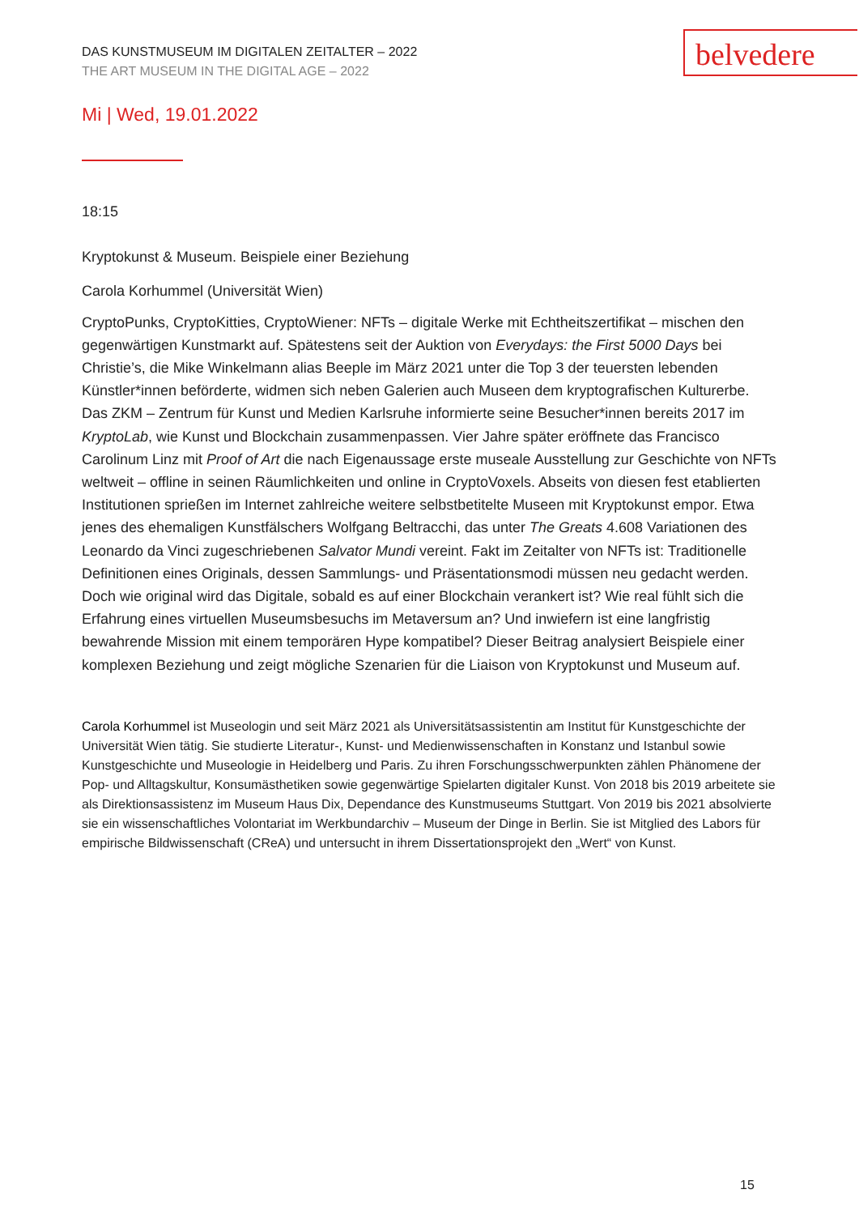DAS KUNSTMUSEUM IM DIGITALEN ZEITALTER – 2022
THE ART MUSEUM IN THE DIGITAL AGE – 2022
belvedere
Mi | Wed, 19.01.2022
18:15
Kryptokunst & Museum. Beispiele einer Beziehung
Carola Korhummel (Universität Wien)
CryptoPunks, CryptoKitties, CryptoWiener: NFTs – digitale Werke mit Echtheitszertifikat – mischen den gegenwärtigen Kunstmarkt auf. Spätestens seit der Auktion von Everydays: the First 5000 Days bei Christie’s, die Mike Winkelmann alias Beeple im März 2021 unter die Top 3 der teuersten lebenden Künstler*innen beförderte, widmen sich neben Galerien auch Museen dem kryptografischen Kulturerbe. Das ZKM – Zentrum für Kunst und Medien Karlsruhe informierte seine Besucher*innen bereits 2017 im KryptoLab, wie Kunst und Blockchain zusammenpassen. Vier Jahre später eröffnete das Francisco Carolinum Linz mit Proof of Art die nach Eigenaussage erste museale Ausstellung zur Geschichte von NFTs weltweit – offline in seinen Räumlichkeiten und online in CryptoVoxels. Abseits von diesen fest etablierten Institutionen sprießen im Internet zahlreiche weitere selbstbetitelte Museen mit Kryptokunst empor. Etwa jenes des ehemaligen Kunstfälschers Wolfgang Beltracchi, das unter The Greats 4.608 Variationen des Leonardo da Vinci zugeschriebenen Salvator Mundi vereint. Fakt im Zeitalter von NFTs ist: Traditionelle Definitionen eines Originals, dessen Sammlungs- und Präsentationsmodi müssen neu gedacht werden. Doch wie original wird das Digitale, sobald es auf einer Blockchain verankert ist? Wie real fühlt sich die Erfahrung eines virtuellen Museumsbesuchs im Metaversum an? Und inwiefern ist eine langfristig bewahrende Mission mit einem temporären Hype kompatibel? Dieser Beitrag analysiert Beispiele einer komplexen Beziehung und zeigt mögliche Szenarien für die Liaison von Kryptokunst und Museum auf.
Carola Korhummel ist Museologin und seit März 2021 als Universitätsassistentin am Institut für Kunstgeschichte der Universität Wien tätig. Sie studierte Literatur-, Kunst- und Medienwissenschaften in Konstanz und Istanbul sowie Kunstgeschichte und Museologie in Heidelberg und Paris. Zu ihren Forschungsschwerpunkten zählen Phänomene der Pop- und Alltagskultur, Konsumästhetiken sowie gegenwärtige Spielarten digitaler Kunst. Von 2018 bis 2019 arbeitete sie als Direktionsassistenz im Museum Haus Dix, Dependance des Kunstmuseums Stuttgart. Von 2019 bis 2021 absolvierte sie ein wissenschaftliches Volontariat im Werkbundarchiv – Museum der Dinge in Berlin. Sie ist Mitglied des Labors für empirische Bildwissenschaft (CReA) und untersucht in ihrem Dissertationsprojekt den „Wert“ von Kunst.
15